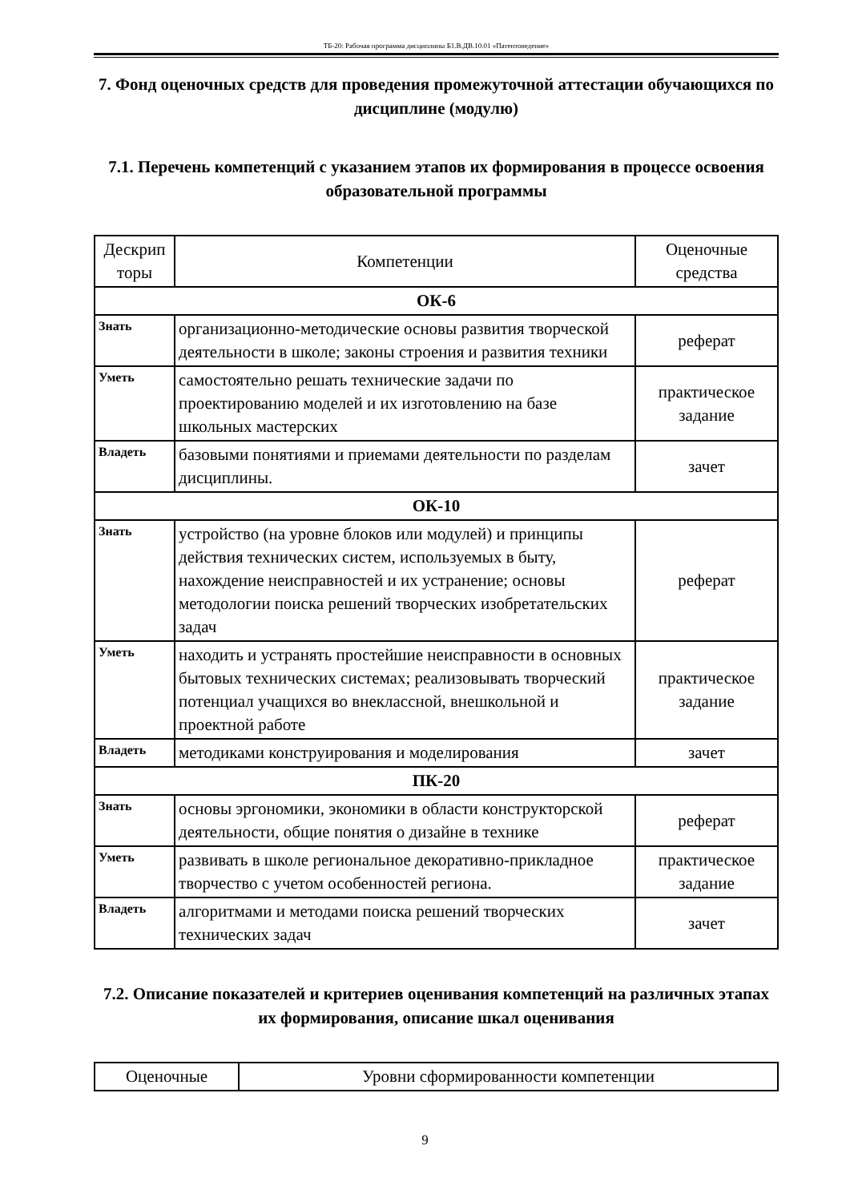ТБ-20: Рабочая программа дисциплины Б1.В.ДВ.10.01 «Патентоведение»
7. Фонд оценочных средств для проведения промежуточной аттестации обучающихся по дисциплине (модулю)
7.1. Перечень компетенций с указанием этапов их формирования в процессе освоения образовательной программы
| Дескрип торы | Компетенции | Оценочные средства |
| --- | --- | --- |
| ОК-6 | | |
| Знать | организационно-методические основы развития творческой деятельности в школе; законы строения и развития техники | реферат |
| Уметь | самостоятельно решать технические задачи по проектированию моделей и их изготовлению на базе школьных мастерских | практическое задание |
| Владеть | базовыми понятиями и приемами деятельности по разделам дисциплины. | зачет |
| ОК-10 | | |
| Знать | устройство (на уровне блоков или модулей) и принципы действия технических систем, используемых в быту, нахождение неисправностей и их устранение; основы методологии поиска решений творческих изобретательских задач | реферат |
| Уметь | находить и устранять простейшие неисправности в основных бытовых технических системах; реализовывать творческий потенциал учащихся во внеклассной, внешкольной и проектной работе | практическое задание |
| Владеть | методиками конструирования и моделирования | зачет |
| ПК-20 | | |
| Знать | основы эргономики, экономики в области конструкторской деятельности, общие понятия о дизайне в технике | реферат |
| Уметь | развивать в школе региональное декоративно-прикладное творчество с учетом особенностей региона. | практическое задание |
| Владеть | алгоритмами и методами поиска решений творческих технических задач | зачет |
7.2. Описание показателей и критериев оценивания компетенций на различных этапах их формирования, описание шкал оценивания
| Оценочные | Уровни сформированности компетенции |
9